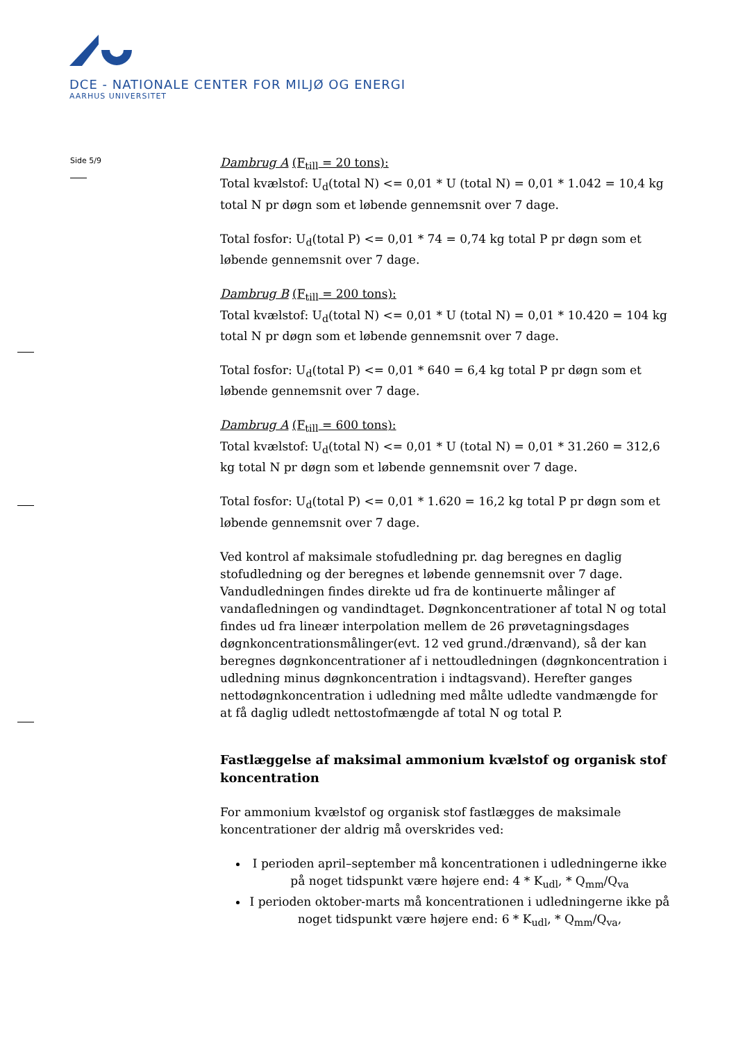DCE - NATIONALE CENTER FOR MILJØ OG ENERGI
AARHUS UNIVERSITET
Side 5/9
Dambrug A (F<sub>till</sub> = 20 tons):
Total kvælstof: U<sub>d</sub>(total N) <= 0,01 * U (total N) = 0,01 * 1.042 = 10,4 kg total N pr døgn som et løbende gennemsnit over 7 dage.
Total fosfor: U<sub>d</sub>(total P) <= 0,01 * 74 = 0,74 kg total P pr døgn som et løbende gennemsnit over 7 dage.
Dambrug B (F<sub>till</sub> = 200 tons):
Total kvælstof: U<sub>d</sub>(total N) <= 0,01 * U (total N) = 0,01 * 10.420 = 104 kg total N pr døgn som et løbende gennemsnit over 7 dage.
Total fosfor: U<sub>d</sub>(total P) <= 0,01 * 640 = 6,4 kg total P pr døgn som et løbende gennemsnit over 7 dage.
Dambrug A (F<sub>till</sub> = 600 tons):
Total kvælstof: U<sub>d</sub>(total N) <= 0,01 * U (total N) = 0,01 * 31.260 = 312,6 kg total N pr døgn som et løbende gennemsnit over 7 dage.
Total fosfor: U<sub>d</sub>(total P) <= 0,01 * 1.620 = 16,2 kg total P pr døgn som et løbende gennemsnit over 7 dage.
Ved kontrol af maksimale stofudledning pr. dag beregnes en daglig stofudledning og der beregnes et løbende gennemsnit over 7 dage. Vandudledningen findes direkte ud fra de kontinuerte målinger af vandafledningen og vandindtaget. Døgnkoncentrationer af total N og total findes ud fra lineær interpolation mellem de 26 prøvetagningsdages døgnkoncentrationsmålinger(evt. 12 ved grund./drænvand), så der kan beregnes døgnkoncentrationer af i nettoudledningen (døgnkoncentration i udledning minus døgnkoncentration i indtagsvand). Herefter ganges nettodøgnkoncentration i udledning med målte udledte vandmængde for at få daglig udledt nettostofmængde af total N og total P.
Fastlæggelse af maksimal ammonium kvælstof og organisk stof koncentration
For ammonium kvælstof og organisk stof fastlægges de maksimale koncentrationer der aldrig må overskrides ved:
I perioden april–september må koncentrationen i udledningerne ikke på noget tidspunkt være højere end: 4 * K<sub>udl</sub>, * Q<sub>mm</sub>/Q<sub>va</sub>
I perioden oktober-marts må koncentrationen i udledningerne ikke på noget tidspunkt være højere end: 6 * K<sub>udl</sub>, * Q<sub>mm</sub>/Q<sub>va</sub>,